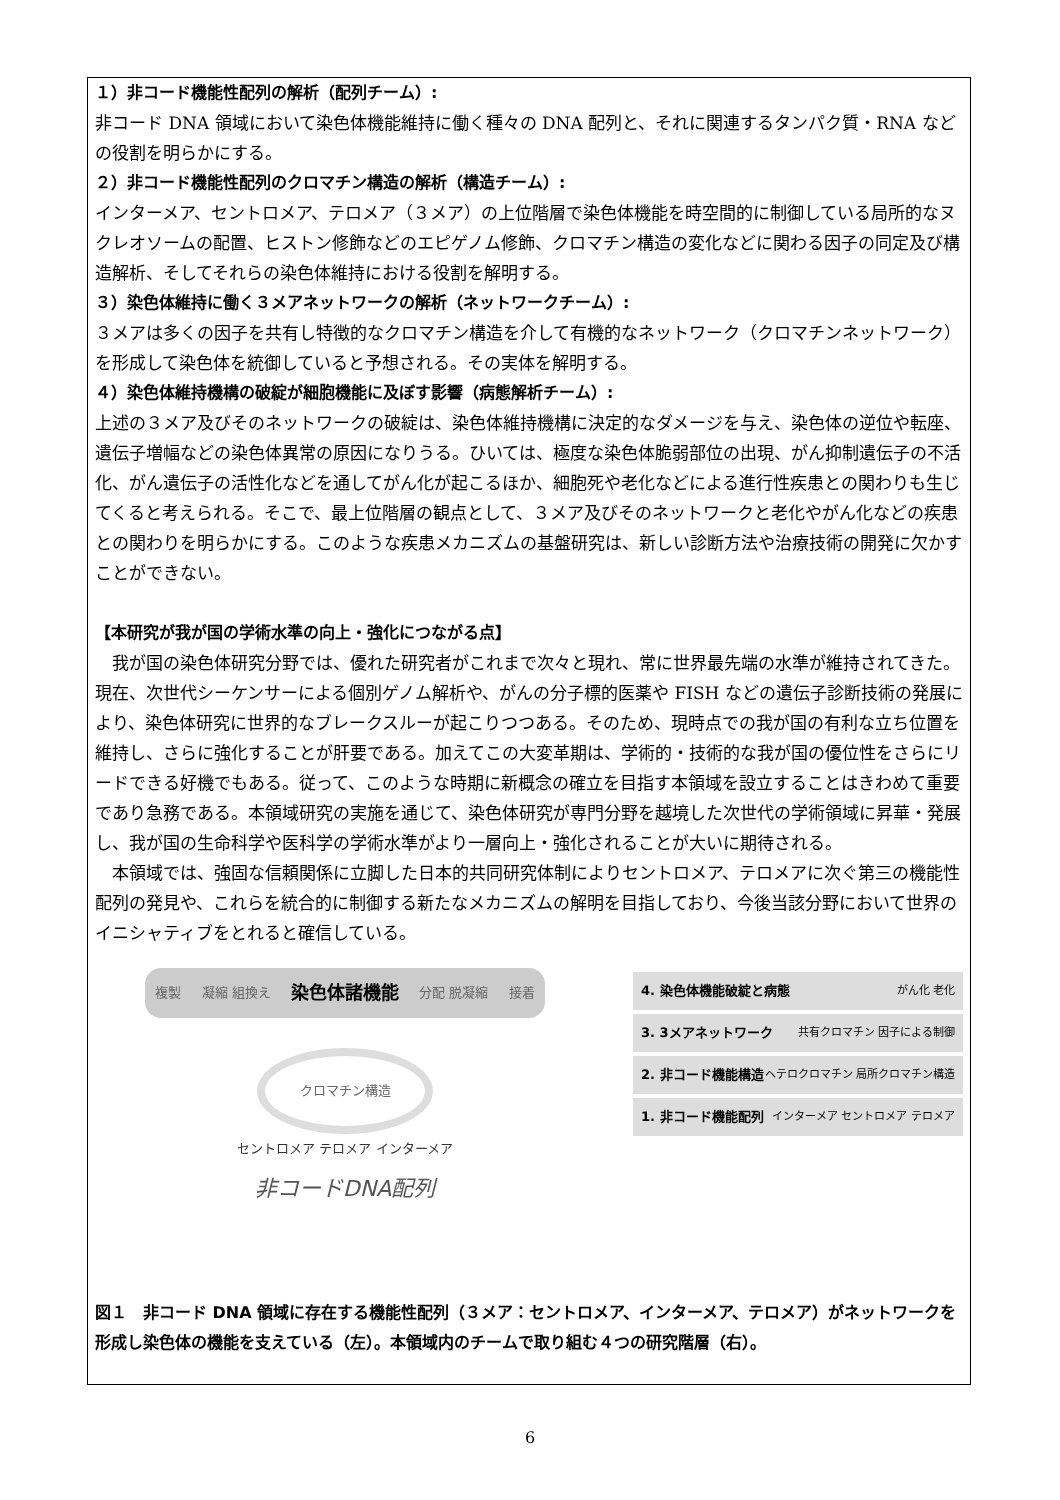１）非コード機能性配列の解析（配列チーム）:
非コード DNA 領域において染色体機能維持に働く種々の DNA 配列と、それに関連するタンパク質・RNA などの役割を明らかにする。
２）非コード機能性配列のクロマチン構造の解析（構造チーム）:
インターメア、セントロメア、テロメア（３メア）の上位階層で染色体機能を時空間的に制御している局所的なヌクレオソームの配置、ヒストン修飾などのエピゲノム修飾、クロマチン構造の変化などに関わる因子の同定及び構造解析、そしてそれらの染色体維持における役割を解明する。
３）染色体維持に働く３メアネットワークの解析（ネットワークチーム）:
３メアは多くの因子を共有し特徴的なクロマチン構造を介して有機的なネットワーク（クロマチンネットワーク）を形成して染色体を統御していると予想される。その実体を解明する。
４）染色体維持機構の破綻が細胞機能に及ぼす影響（病態解析チーム）:
上述の３メア及びそのネットワークの破綻は、染色体維持機構に決定的なダメージを与え、染色体の逆位や転座、遺伝子増幅などの染色体異常の原因になりうる。ひいては、極度な染色体脆弱部位の出現、がん抑制遺伝子の不活化、がん遺伝子の活性化などを通してがん化が起こるほか、細胞死や老化などによる進行性疾患との関わりも生じてくると考えられる。そこで、最上位階層の観点として、３メア及びそのネットワークと老化やがん化などの疾患との関わりを明らかにする。このような疾患メカニズムの基盤研究は、新しい診断方法や治療技術の開発に欠かすことができない。
【本研究が我が国の学術水準の向上・強化につながる点】
我が国の染色体研究分野では、優れた研究者がこれまで次々と現れ、常に世界最先端の水準が維持されてきた。現在、次世代シーケンサーによる個別ゲノム解析や、がんの分子標的医薬や FISH などの遺伝子診断技術の発展により、染色体研究に世界的なブレークスルーが起こりつつある。そのため、現時点での我が国の有利な立ち位置を維持し、さらに強化することが肝要である。加えてこの大変革期は、学術的・技術的な我が国の優位性をさらにリードできる好機でもある。従って、このような時期に新概念の確立を目指す本領域を設立することはきわめて重要であり急務である。本領域研究の実施を通じて、染色体研究が専門分野を越境した次世代の学術領域に昇華・発展し、我が国の生命科学や医科学の学術水準がより一層向上・強化されることが大いに期待される。
本領域では、強固な信頼関係に立脚した日本的共同研究体制によりセントロメア、テロメアに次ぐ第三の機能性配列の発見や、これらを統合的に制御する新たなメカニズムの解明を目指しており、今後当該分野において世界のイニシャティブをとれると確信している。
複製 凝縮 組換え 染色体諸機能 分配 脱凝縮 接着
クロマチン構造
セントロメア テロメア インターメア
非コードDNA配列
4. 染色体機能破綻と病態 がん化 老化
3. 3メアネットワーク 共有クロマチン 因子による制御
2. 非コード機能構造 ヘテロクロマチン 局所クロマチン構造
1. 非コード機能配列 インターメア セントロメア テロメア
図１　非コード DNA 領域に存在する機能性配列（３メア：セントロメア、インターメア、テロメア）がネットワークを形成し染色体の機能を支えている（左）。本領域内のチームで取り組む４つの研究階層（右）。
6